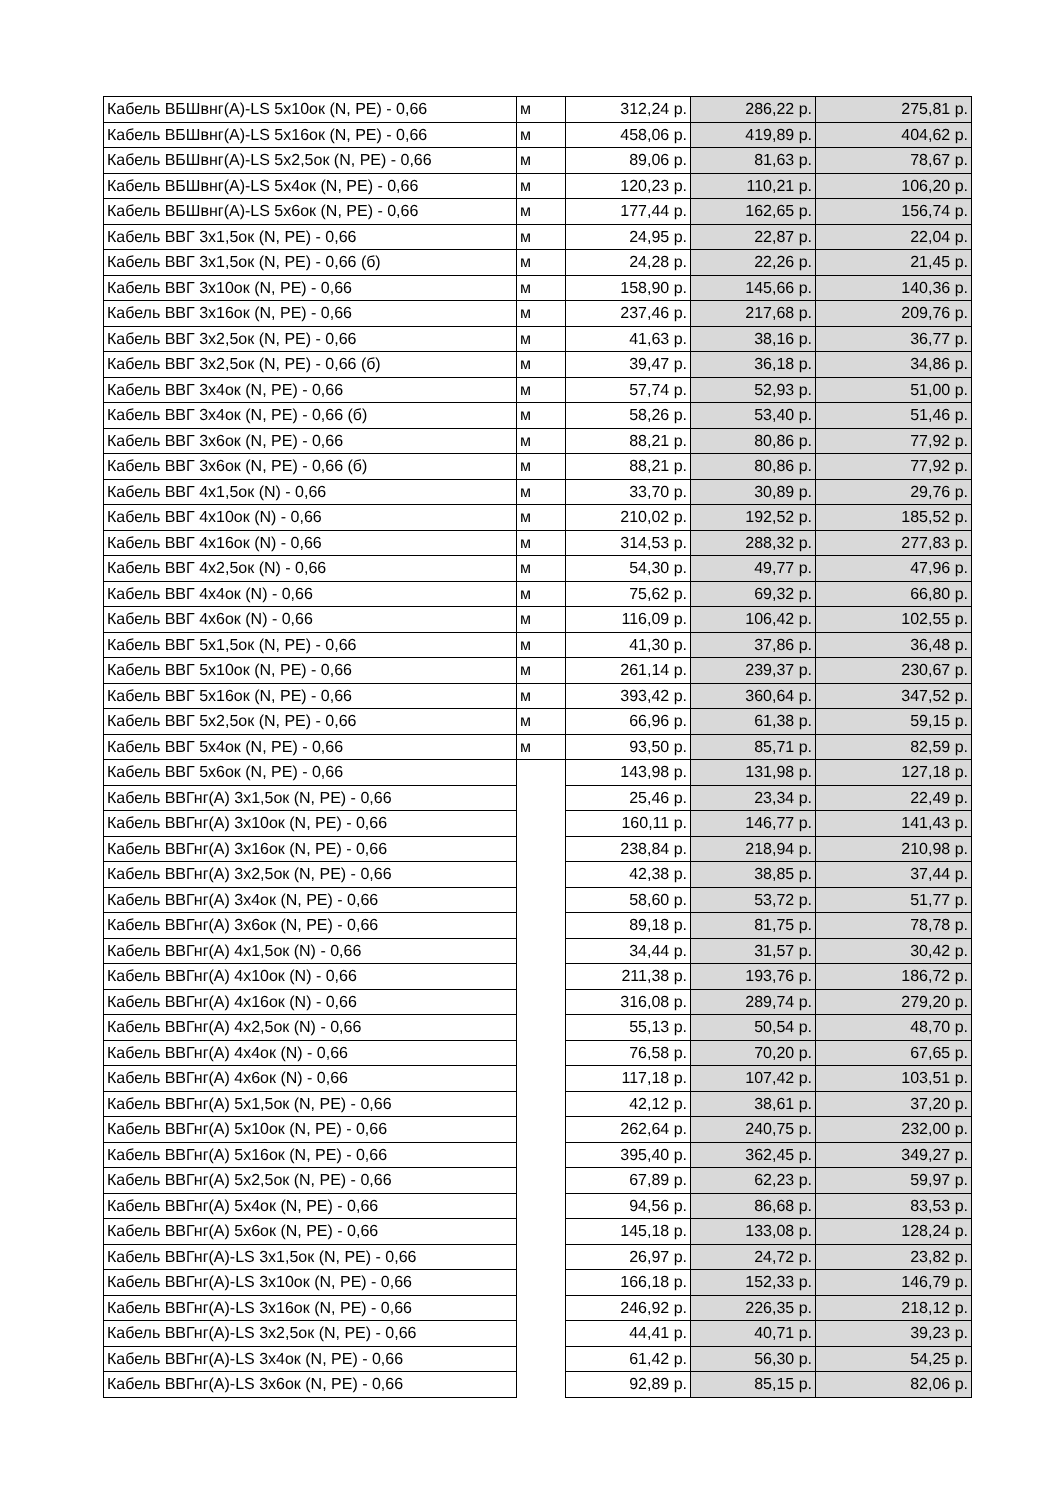| Кабель ВБШвнг(А)-LS 5х10ок (N, PE) - 0,66 | м | 312,24 р. | 286,22 р. | 275,81 р. |
| Кабель ВБШвнг(А)-LS 5х16ок (N, PE) - 0,66 | м | 458,06 р. | 419,89 р. | 404,62 р. |
| Кабель ВБШвнг(А)-LS 5х2,5ок (N, PE) - 0,66 | м | 89,06 р. | 81,63 р. | 78,67 р. |
| Кабель ВБШвнг(А)-LS 5х4ок (N, PE) - 0,66 | м | 120,23 р. | 110,21 р. | 106,20 р. |
| Кабель ВБШвнг(А)-LS 5х6ок (N, PE) - 0,66 | м | 177,44 р. | 162,65 р. | 156,74 р. |
| Кабель ВВГ 3х1,5ок (N, PE) - 0,66 | м | 24,95 р. | 22,87 р. | 22,04 р. |
| Кабель ВВГ 3х1,5ок (N, PE) - 0,66 (б) | м | 24,28 р. | 22,26 р. | 21,45 р. |
| Кабель ВВГ 3х10ок (N, PE) - 0,66 | м | 158,90 р. | 145,66 р. | 140,36 р. |
| Кабель ВВГ 3х16ок (N, PE) - 0,66 | м | 237,46 р. | 217,68 р. | 209,76 р. |
| Кабель ВВГ 3х2,5ок (N, PE) - 0,66 | м | 41,63 р. | 38,16 р. | 36,77 р. |
| Кабель ВВГ 3х2,5ок (N, PE) - 0,66 (б) | м | 39,47 р. | 36,18 р. | 34,86 р. |
| Кабель ВВГ 3х4ок (N, PE) - 0,66 | м | 57,74 р. | 52,93 р. | 51,00 р. |
| Кабель ВВГ 3х4ок (N, PE) - 0,66 (б) | м | 58,26 р. | 53,40 р. | 51,46 р. |
| Кабель ВВГ 3х6ок (N, PE) - 0,66 | м | 88,21 р. | 80,86 р. | 77,92 р. |
| Кабель ВВГ 3х6ок (N, PE) - 0,66 (б) | м | 88,21 р. | 80,86 р. | 77,92 р. |
| Кабель ВВГ 4х1,5ок (N) - 0,66 | м | 33,70 р. | 30,89 р. | 29,76 р. |
| Кабель ВВГ 4х10ок (N) - 0,66 | м | 210,02 р. | 192,52 р. | 185,52 р. |
| Кабель ВВГ 4х16ок (N) - 0,66 | м | 314,53 р. | 288,32 р. | 277,83 р. |
| Кабель ВВГ 4х2,5ок (N) - 0,66 | м | 54,30 р. | 49,77 р. | 47,96 р. |
| Кабель ВВГ 4х4ок (N) - 0,66 | м | 75,62 р. | 69,32 р. | 66,80 р. |
| Кабель ВВГ 4х6ок (N) - 0,66 | м | 116,09 р. | 106,42 р. | 102,55 р. |
| Кабель ВВГ 5х1,5ок (N, PE) - 0,66 | м | 41,30 р. | 37,86 р. | 36,48 р. |
| Кабель ВВГ 5х10ок (N, PE) - 0,66 | м | 261,14 р. | 239,37 р. | 230,67 р. |
| Кабель ВВГ 5х16ок (N, PE) - 0,66 | м | 393,42 р. | 360,64 р. | 347,52 р. |
| Кабель ВВГ 5х2,5ок (N, PE) - 0,66 | м | 66,96 р. | 61,38 р. | 59,15 р. |
| Кабель ВВГ 5х4ок (N, PE) - 0,66 | м | 93,50 р. | 85,71 р. | 82,59 р. |
| Кабель ВВГ 5х6ок (N, PE) - 0,66 | | 143,98 р. | 131,98 р. | 127,18 р. |
| Кабель ВВГнг(А) 3х1,5ок (N, PE) - 0,66 | | 25,46 р. | 23,34 р. | 22,49 р. |
| Кабель ВВГнг(А) 3х10ок (N, PE) - 0,66 | | 160,11 р. | 146,77 р. | 141,43 р. |
| Кабель ВВГнг(А) 3х16ок (N, PE) - 0,66 | | 238,84 р. | 218,94 р. | 210,98 р. |
| Кабель ВВГнг(А) 3х2,5ок (N, PE) - 0,66 | | 42,38 р. | 38,85 р. | 37,44 р. |
| Кабель ВВГнг(А) 3х4ок (N, PE) - 0,66 | | 58,60 р. | 53,72 р. | 51,77 р. |
| Кабель ВВГнг(А) 3х6ок (N, PE) - 0,66 | | 89,18 р. | 81,75 р. | 78,78 р. |
| Кабель ВВГнг(А) 4х1,5ок (N) - 0,66 | | 34,44 р. | 31,57 р. | 30,42 р. |
| Кабель ВВГнг(А) 4х10ок (N) - 0,66 | | 211,38 р. | 193,76 р. | 186,72 р. |
| Кабель ВВГнг(А) 4х16ок (N) - 0,66 | | 316,08 р. | 289,74 р. | 279,20 р. |
| Кабель ВВГнг(А) 4х2,5ок (N) - 0,66 | | 55,13 р. | 50,54 р. | 48,70 р. |
| Кабель ВВГнг(А) 4х4ок (N) - 0,66 | | 76,58 р. | 70,20 р. | 67,65 р. |
| Кабель ВВГнг(А) 4х6ок (N) - 0,66 | | 117,18 р. | 107,42 р. | 103,51 р. |
| Кабель ВВГнг(А) 5х1,5ок (N, PE) - 0,66 | | 42,12 р. | 38,61 р. | 37,20 р. |
| Кабель ВВГнг(А) 5х10ок (N, PE) - 0,66 | | 262,64 р. | 240,75 р. | 232,00 р. |
| Кабель ВВГнг(А) 5х16ок (N, PE) - 0,66 | | 395,40 р. | 362,45 р. | 349,27 р. |
| Кабель ВВГнг(А) 5х2,5ок (N, PE) - 0,66 | | 67,89 р. | 62,23 р. | 59,97 р. |
| Кабель ВВГнг(А) 5х4ок (N, PE) - 0,66 | | 94,56 р. | 86,68 р. | 83,53 р. |
| Кабель ВВГнг(А) 5х6ок (N, PE) - 0,66 | | 145,18 р. | 133,08 р. | 128,24 р. |
| Кабель ВВГнг(А)-LS 3х1,5ок (N, PE) - 0,66 | | 26,97 р. | 24,72 р. | 23,82 р. |
| Кабель ВВГнг(А)-LS 3х10ок (N, PE) - 0,66 | | 166,18 р. | 152,33 р. | 146,79 р. |
| Кабель ВВГнг(А)-LS 3х16ок (N, PE) - 0,66 | | 246,92 р. | 226,35 р. | 218,12 р. |
| Кабель ВВГнг(А)-LS 3х2,5ок (N, PE) - 0,66 | | 44,41 р. | 40,71 р. | 39,23 р. |
| Кабель ВВГнг(А)-LS 3х4ок (N, PE) - 0,66 | | 61,42 р. | 56,30 р. | 54,25 р. |
| Кабель ВВГнг(А)-LS 3х6ок (N, PE) - 0,66 | | 92,89 р. | 85,15 р. | 82,06 р. |